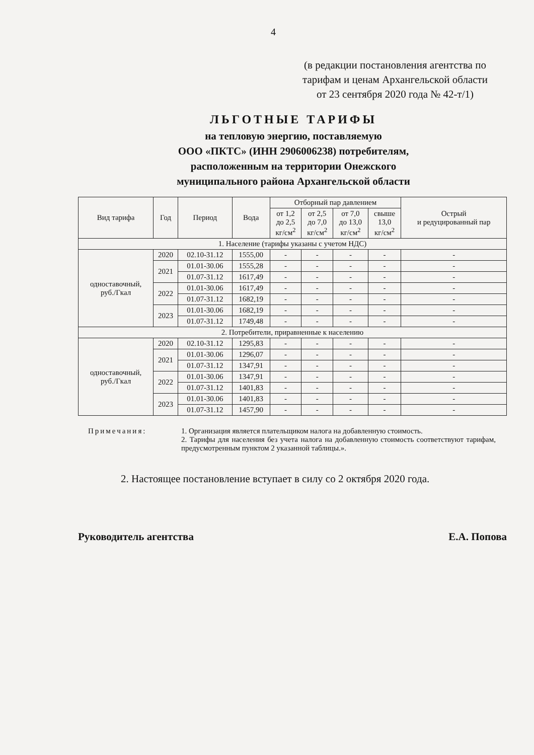4
(в редакции постановления агентства по тарифам и ценам Архангельской области от 23 сентября 2020 года № 42-т/1)
ЛЬГОТНЫЕ ТАРИФЫ
на тепловую энергию, поставляемую
ООО «ПКТС» (ИНН 2906006238) потребителям,
расположенным на территории Онежского
муниципального района Архангельской области
| Вид тарифа | Год | Период | Вода | Отборный пар давлением | | | | Острый и редуцированный пар |
| --- | --- | --- | --- | --- | --- | --- | --- | --- |
| | | | | от 1,2 до 2,5 кг/см<sup>2</sup> | от 2,5 до 7,0 кг/см<sup>2</sup> | от 7,0 до 13,0 кг/см<sup>2</sup> | свыше 13,0 кг/см<sup>2</sup> | |
| 1. Население (тарифы указаны с учетом НДС) | | | | | | | | |
| одноставочный, руб./Гкал | 2020 | 02.10-31.12 | 1555,00 | - | - | - | - | - |
| | 2021 | 01.01-30.06 | 1555,28 | - | - | - | - | - |
| | | 01.07-31.12 | 1617,49 | - | - | - | - | - |
| | 2022 | 01.01-30.06 | 1617,49 | - | - | - | - | - |
| | | 01.07-31.12 | 1682,19 | - | - | - | - | - |
| | 2023 | 01.01-30.06 | 1682,19 | - | - | - | - | - |
| | | 01.07-31.12 | 1749,48 | - | - | - | - | - |
| 2. Потребители, приравненные к населению | | | | | | | | |
| одноставочный, руб./Гкал | 2020 | 02.10-31.12 | 1295,83 | - | - | - | - | - |
| | 2021 | 01.01-30.06 | 1296,07 | - | - | - | - | - |
| | | 01.07-31.12 | 1347,91 | - | - | - | - | - |
| | 2022 | 01.01-30.06 | 1347,91 | - | - | - | - | - |
| | | 01.07-31.12 | 1401,83 | - | - | - | - | - |
| | 2023 | 01.01-30.06 | 1401,83 | - | - | - | - | - |
| | | 01.07-31.12 | 1457,90 | - | - | - | - | - |
Примечания: 1. Организация является плательщиком налога на добавленную стоимость.
2. Тарифы для населения без учета налога на добавленную стоимость соответствуют тарифам, предусмотренным пунктом 2 указанной таблицы.».
2. Настоящее постановление вступает в силу со 2 октября 2020 года.
Руководитель агентства Е.А. Попова